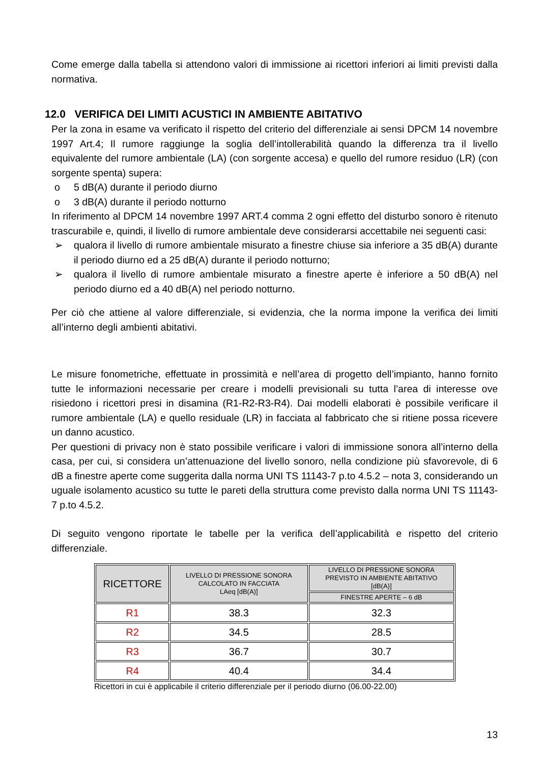Come emerge dalla tabella si attendono valori di immissione ai ricettori inferiori ai limiti previsti dalla normativa.
12.0 VERIFICA DEI LIMITI ACUSTICI IN AMBIENTE ABITATIVO
Per la zona in esame va verificato il rispetto del criterio del differenziale ai sensi DPCM 14 novembre 1997 Art.4; Il rumore raggiunge la soglia dell’intollerabilità quando la differenza tra il livello equivalente del rumore ambientale (LA) (con sorgente accesa) e quello del rumore residuo (LR) (con sorgente spenta) supera:
o 5 dB(A) durante il periodo diurno
o 3 dB(A) durante il periodo notturno
In riferimento al DPCM 14 novembre 1997 ART.4 comma 2 ogni effetto del disturbo sonoro è ritenuto trascurabile e, quindi, il livello di rumore ambientale deve considerarsi accettabile nei seguenti casi:
➢ qualora il livello di rumore ambientale misurato a finestre chiuse sia inferiore a 35 dB(A) durante il periodo diurno ed a 25 dB(A) durante il periodo notturno;
➢ qualora il livello di rumore ambientale misurato a finestre aperte è inferiore a 50 dB(A) nel periodo diurno ed a 40 dB(A) nel periodo notturno.
Per ciò che attiene al valore differenziale, si evidenzia, che la norma impone la verifica dei limiti all’interno degli ambienti abitativi.
Le misure fonometriche, effettuate in prossimità e nell’area di progetto dell’impianto, hanno fornito tutte le informazioni necessarie per creare i modelli previsionali su tutta l’area di interesse ove risiedono i ricettori presi in disamina (R1-R2-R3-R4). Dai modelli elaborati è possibile verificare il rumore ambientale (LA) e quello residuale (LR) in facciata al fabbricato che si ritiene possa ricevere un danno acustico.
Per questioni di privacy non è stato possibile verificare i valori di immissione sonora all’interno della casa, per cui, si considera un’attenuazione del livello sonoro, nella condizione più sfavorevole, di 6 dB a finestre aperte come suggerita dalla norma UNI TS 11143-7 p.to 4.5.2 – nota 3, considerando un uguale isolamento acustico su tutte le pareti della struttura come previsto dalla norma UNI TS 11143-7 p.to 4.5.2.
Di seguito vengono riportate le tabelle per la verifica dell’applicabilità e rispetto del criterio differenziale.
| RICETTORE | LIVELLO DI PRESSIONE SONORA CALCOLATO IN FACCIATA LAeq [dB(A)] | LIVELLO DI PRESSIONE SONORA PREVISTO IN AMBIENTE ABITATIVO [dB(A)] |
| --- | --- | --- |
| | | FINESTRE APERTE – 6 dB |
| R1 | 38.3 | 32.3 |
| R2 | 34.5 | 28.5 |
| R3 | 36.7 | 30.7 |
| R4 | 40.4 | 34.4 |
Ricettori in cui è applicabile il criterio differenziale per il periodo diurno (06.00-22.00)
13